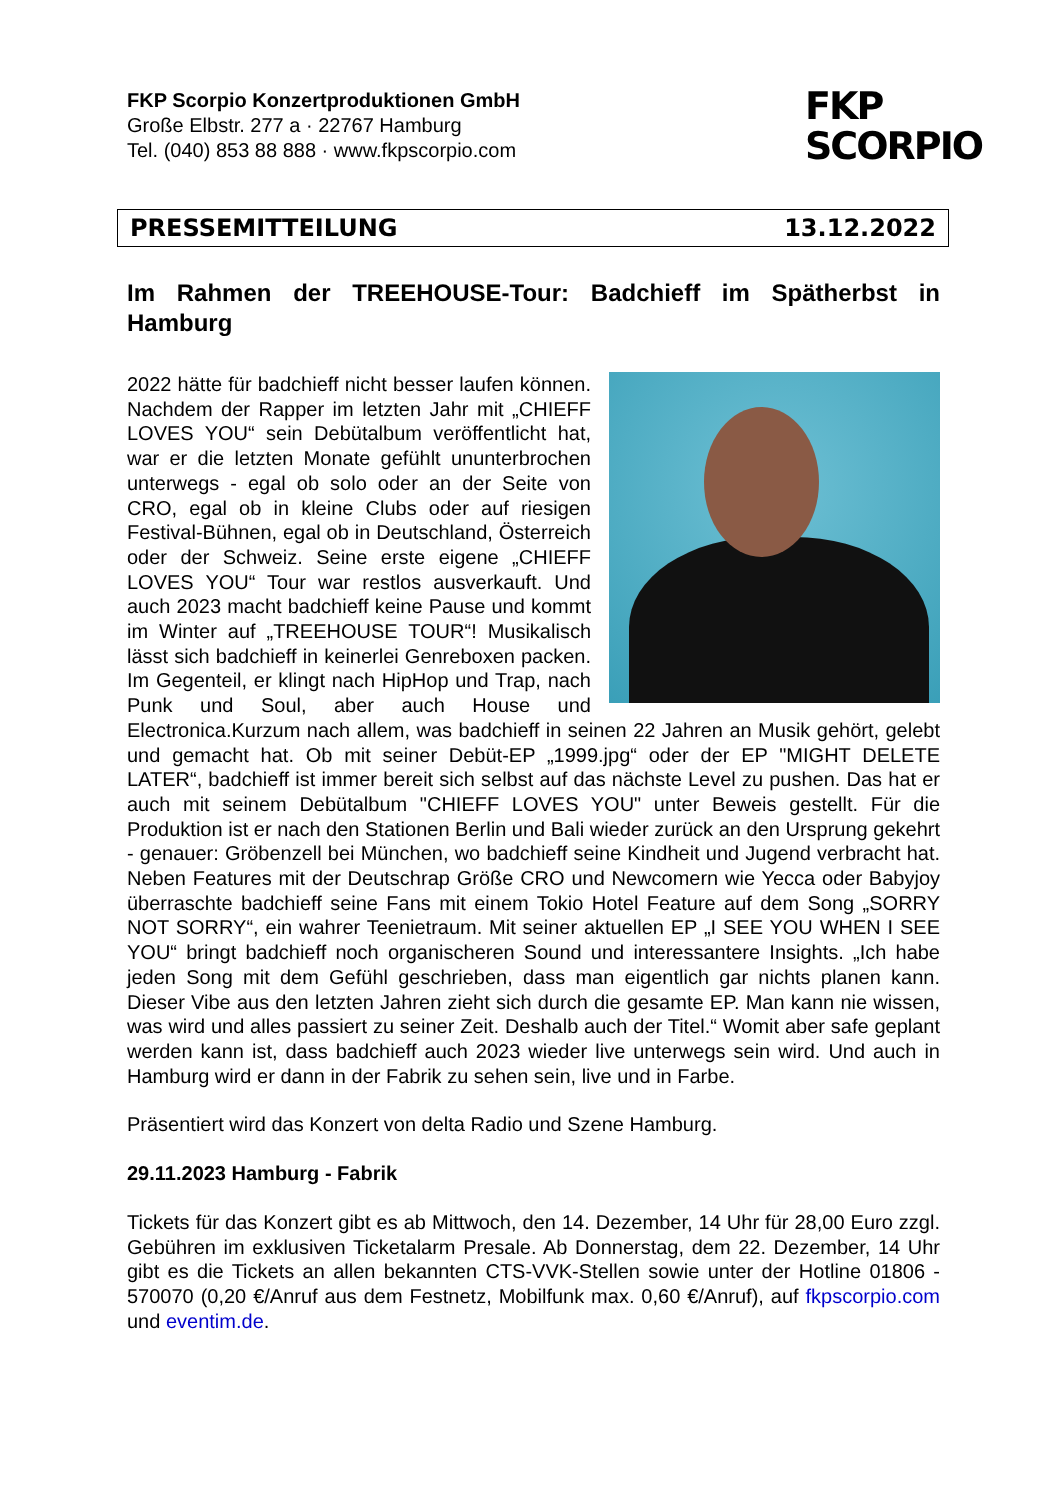FKP Scorpio Konzertproduktionen GmbH
Große Elbstr. 277 a · 22767 Hamburg
Tel. (040) 853 88 888 · www.fkpscorpio.com
FKP
SCORPIO
PRESSEMITTEILUNG 13.12.2022
Im Rahmen der TREEHOUSE-Tour: Badchieff im Spätherbst in Hamburg
2022 hätte für badchieff nicht besser laufen können. Nachdem der Rapper im letzten Jahr mit „CHIEFF LOVES YOU“ sein Debütalbum veröffentlicht hat, war er die letzten Monate gefühlt ununterbrochen unterwegs - egal ob solo oder an der Seite von CRO, egal ob in kleine Clubs oder auf riesigen Festival-Bühnen, egal ob in Deutschland, Österreich oder der Schweiz. Seine erste eigene „CHIEFF LOVES YOU“ Tour war restlos ausverkauft. Und auch 2023 macht badchieff keine Pause und kommt im Winter auf „TREEHOUSE TOUR“! Musikalisch lässt sich badchieff in keinerlei Genreboxen packen. Im Gegenteil, er klingt nach HipHop und Trap, nach Punk und Soul, aber auch House und Electronica.Kurzum nach allem, was badchieff in seinen 22 Jahren an Musik gehört, gelebt und gemacht hat. Ob mit seiner Debüt-EP „1999.jpg“ oder der EP "MIGHT DELETE LATER“, badchieff ist immer bereit sich selbst auf das nächste Level zu pushen. Das hat er auch mit seinem Debütalbum "CHIEFF LOVES YOU" unter Beweis gestellt. Für die Produktion ist er nach den Stationen Berlin und Bali wieder zurück an den Ursprung gekehrt - genauer: Gröbenzell bei München, wo badchieff seine Kindheit und Jugend verbracht hat. Neben Features mit der Deutschrap Größe CRO und Newcomern wie Yecca oder Babyjoy überraschte badchieff seine Fans mit einem Tokio Hotel Feature auf dem Song „SORRY NOT SORRY“, ein wahrer Teenietraum. Mit seiner aktuellen EP „I SEE YOU WHEN I SEE YOU“ bringt badchieff noch organischeren Sound und interessantere Insights. „Ich habe jeden Song mit dem Gefühl geschrieben, dass man eigentlich gar nichts planen kann. Dieser Vibe aus den letzten Jahren zieht sich durch die gesamte EP. Man kann nie wissen, was wird und alles passiert zu seiner Zeit. Deshalb auch der Titel.“ Womit aber safe geplant werden kann ist, dass badchieff auch 2023 wieder live unterwegs sein wird. Und auch in Hamburg wird er dann in der Fabrik zu sehen sein, live und in Farbe.
Präsentiert wird das Konzert von delta Radio und Szene Hamburg.
29.11.2023 Hamburg - Fabrik
Tickets für das Konzert gibt es ab Mittwoch, den 14. Dezember, 14 Uhr für 28,00 Euro zzgl. Gebühren im exklusiven Ticketalarm Presale. Ab Donnerstag, dem 22. Dezember, 14 Uhr gibt es die Tickets an allen bekannten CTS-VVK-Stellen sowie unter der Hotline 01806 - 570070 (0,20 €/Anruf aus dem Festnetz, Mobilfunk max. 0,60 €/Anruf), auf fkpscorpio.com und eventim.de.